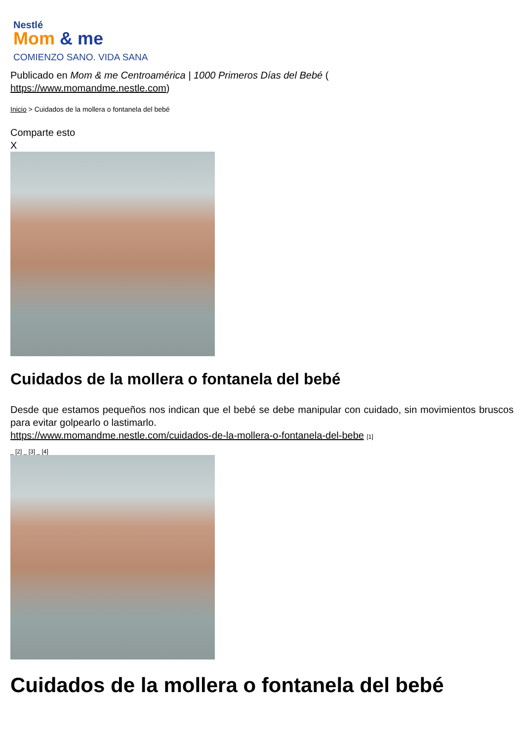Nestlé
Mom & me
COMIENZO SANO. VIDA SANA
Publicado en Mom & me Centroamérica | 1000 Primeros Días del Bebé (
https://www.momandme.nestle.com)
Inicio > Cuidados de la mollera o fontanela del bebé
Comparte esto
X
Cuidados de la mollera o fontanela del bebé
Desde que estamos pequeños nos indican que el bebé se debe manipular con cuidado, sin movimientos bruscos para evitar golpearlo o lastimarlo.
https://www.momandme.nestle.com/cuidados-de-la-mollera-o-fontanela-del-bebe [1]
_ [2] _ [3] _ [4]
Cuidados de la mollera o fontanela del bebé